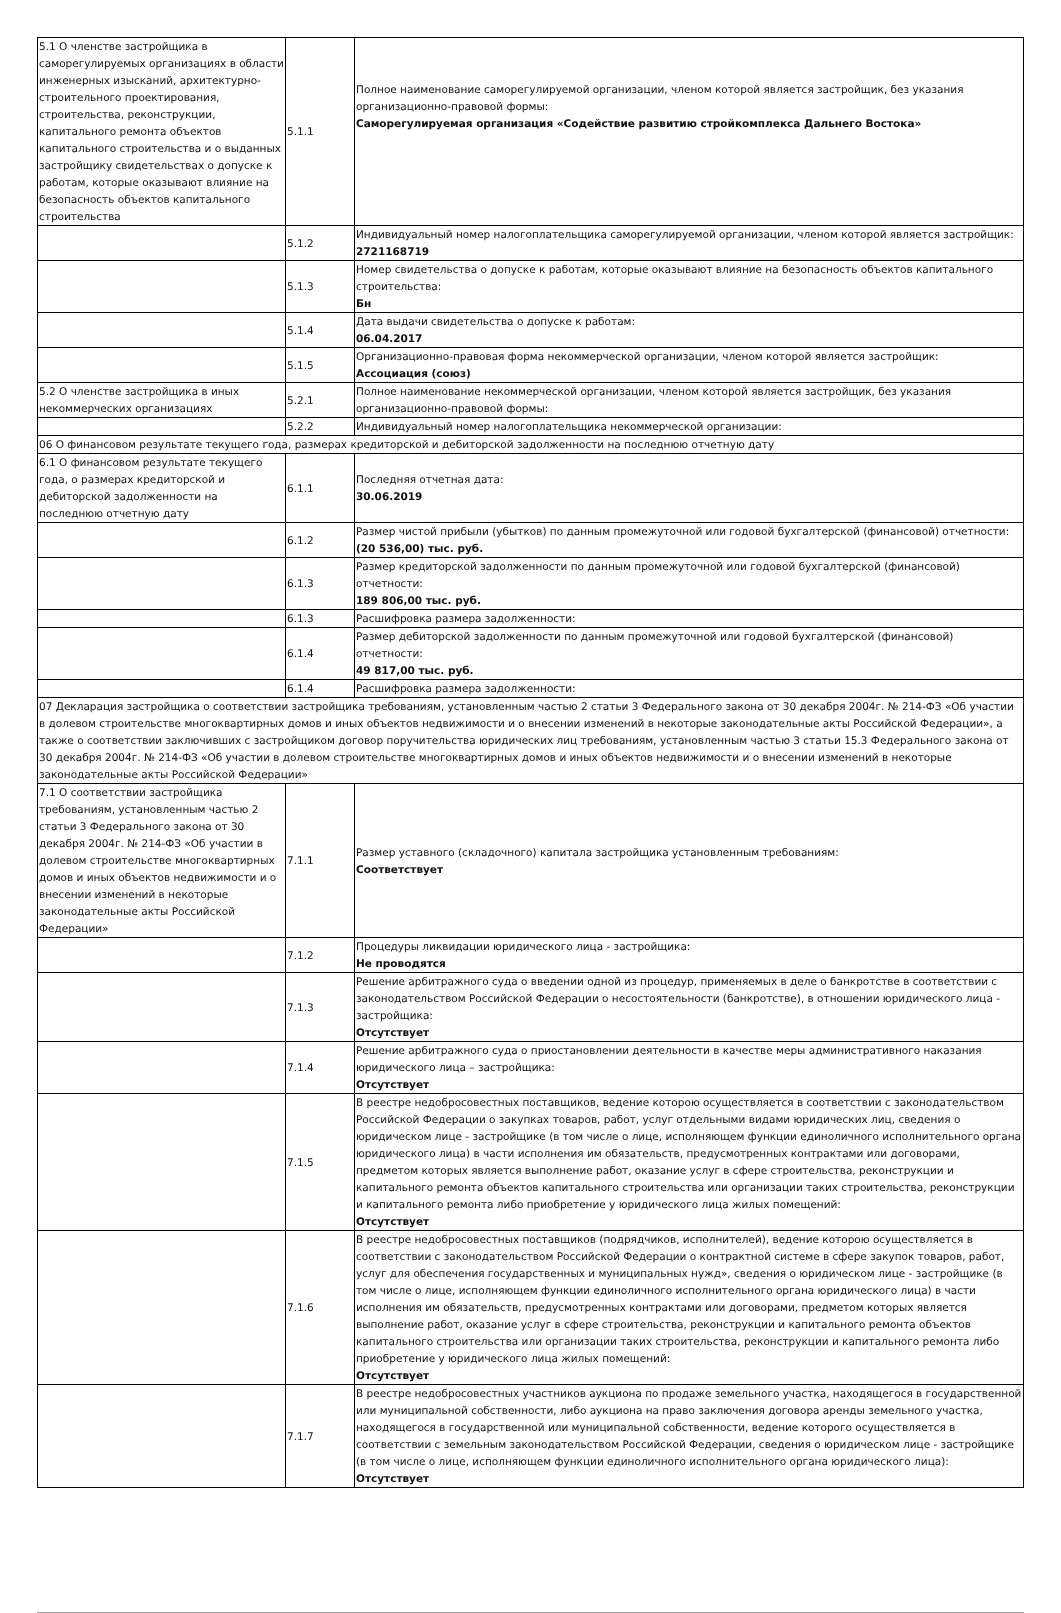| 5.1 О членстве застройщика в саморегулируемых организациях в области инженерных изысканий, архитектурно-строительного проектирования, строительства, реконструкции, капитального ремонта объектов капитального строительства и о выданных застройщику свидетельствах о допуске к работам, которые оказывают влияние на безопасность объектов капитального строительства | 5.1.1 | Полное наименование саморегулируемой организации, членом которой является застройщик, без указания организационно-правовой формы: Саморегулируемая организация «Содействие развитию стройкомплекса Дальнего Востока» |
| | 5.1.2 | Индивидуальный номер налогоплательщика саморегулируемой организации, членом которой является застройщик: 2721168719 |
| | 5.1.3 | Номер свидетельства о допуске к работам, которые оказывают влияние на безопасность объектов капитального строительства: Бн |
| | 5.1.4 | Дата выдачи свидетельства о допуске к работам: 06.04.2017 |
| | 5.1.5 | Организационно-правовая форма некоммерческой организации, членом которой является застройщик: Ассоциация (союз) |
| 5.2 О членстве застройщика в иных некоммерческих организациях | 5.2.1 | Полное наименование некоммерческой организации, членом которой является застройщик, без указания организационно-правовой формы: |
| | 5.2.2 | Индивидуальный номер налогоплательщика некоммерческой организации: |
| 06 О финансовом результате текущего года, размерах кредиторской и дебиторской задолженности на последнюю отчетную дату | | |
| 6.1 О финансовом результате текущего года, о размерах кредиторской и дебиторской задолженности на последнюю отчетную дату | 6.1.1 | Последняя отчетная дата: 30.06.2019 |
| | 6.1.2 | Размер чистой прибыли (убытков) по данным промежуточной или годовой бухгалтерской (финансовой) отчетности: (20 536,00) тыс. руб. |
| | 6.1.3 | Размер кредиторской задолженности по данным промежуточной или годовой бухгалтерской (финансовой) отчетности: 189 806,00 тыс. руб. |
| | 6.1.3 | Расшифровка размера задолженности: |
| | 6.1.4 | Размер дебиторской задолженности по данным промежуточной или годовой бухгалтерской (финансовой) отчетности: 49 817,00 тыс. руб. |
| | 6.1.4 | Расшифровка размера задолженности: |
| 07 Декларация застройщика о соответствии застройщика требованиям, установленным частью 2 статьи 3 Федерального закона от 30 декабря 2004г. № 214-ФЗ «Об участии в долевом строительстве многоквартирных домов и иных объектов недвижимости и о внесении изменений в некоторые законодательные акты Российской Федерации», а также о соответствии заключивших с застройщиком договор поручительства юридических лиц требованиям, установленным частью 3 статьи 15.3 Федерального закона от 30 декабря 2004г. № 214-ФЗ «Об участии в долевом строительстве многоквартирных домов и иных объектов недвижимости и о внесении изменений в некоторые законодательные акты Российской Федерации» | | |
| 7.1 О соответствии застройщика требованиям, установленным частью 2 статьи 3 Федерального закона от 30 декабря 2004г. № 214-ФЗ «Об участии в долевом строительстве многоквартирных домов и иных объектов недвижимости и о внесении изменений в некоторые законодательные акты Российской Федерации» | 7.1.1 | Размер уставного (складочного) капитала застройщика установленным требованиям: Соответствует |
| | 7.1.2 | Процедуры ликвидации юридического лица - застройщика: Не проводятся |
| | 7.1.3 | Решение арбитражного суда о введении одной из процедур, применяемых в деле о банкротстве в соответствии с законодательством Российской Федерации о несостоятельности (банкротстве), в отношении юридического лица - застройщика: Отсутствует |
| | 7.1.4 | Решение арбитражного суда о приостановлении деятельности в качестве меры административного наказания юридического лица – застройщика: Отсутствует |
| | 7.1.5 | В реестре недобросовестных поставщиков, ведение которою осуществляется в соответствии с законодательством Российской Федерации о закупках товаров, работ, услуг отдельными видами юридических лиц, сведения о юридическом лице - застройщике (в том числе о лице, исполняющем функции единоличного исполнительного органа юридического лица) в части исполнения им обязательств, предусмотренных контрактами или договорами, предметом которых является выполнение работ, оказание услуг в сфере строительства, реконструкции и капитального ремонта объектов капитального строительства или организации таких строительства, реконструкции и капитального ремонта либо приобретение у юридического лица жилых помещений: Отсутствует |
| | 7.1.6 | В реестре недобросовестных поставщиков (подрядчиков, исполнителей), ведение которою осуществляется в соответствии с законодательством Российской Федерации о контрактной системе в сфере закупок товаров, работ, услуг для обеспечения государственных и муниципальных нужд», сведения о юридическом лице - застройщике (в том числе о лице, исполняющем функции единоличного исполнительного органа юридического лица) в части исполнения им обязательств, предусмотренных контрактами или договорами, предметом которых является выполнение работ, оказание услуг в сфере строительства, реконструкции и капитального ремонта объектов капитального строительства или организации таких строительства, реконструкции и капитального ремонта либо приобретение у юридического лица жилых помещений: Отсутствует |
| | 7.1.7 | В реестре недобросовестных участников аукциона по продаже земельного участка, находящегося в государственной или муниципальной собственности, либо аукциона на право заключения договора аренды земельного участка, находящегося в государственной или муниципальной собственности, ведение которого осуществляется в соответствии с земельным законодательством Российской Федерации, сведения о юридическом лице - застройщике (в том числе о лице, исполняющем функции единоличного исполнительного органа юридического лица): Отсутствует |